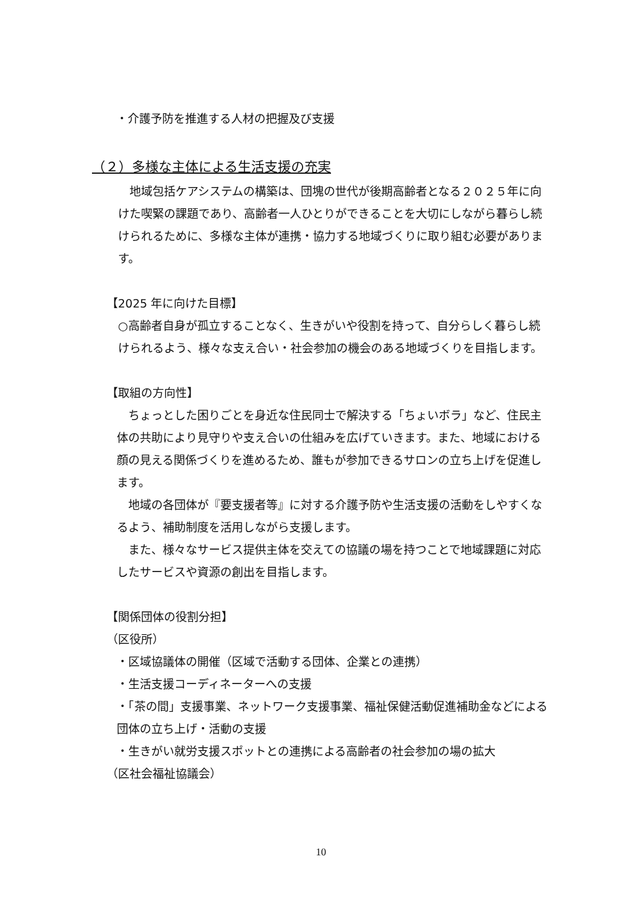・介護予防を推進する人材の把握及び支援
（２）多様な主体による生活支援の充実
　地域包括ケアシステムの構築は、団塊の世代が後期高齢者となる２０２５年に向けた喫緊の課題であり、高齢者一人ひとりができることを大切にしながら暮らし続けられるために、多様な主体が連携・協力する地域づくりに取り組む必要があります。
【2025 年に向けた目標】
○高齢者自身が孤立することなく、生きがいや役割を持って、自分らしく暮らし続けられるよう、様々な支え合い・社会参加の機会のある地域づくりを目指します。
【取組の方向性】
　ちょっとした困りごとを身近な住民同士で解決する「ちょいボラ」など、住民主体の共助により見守りや支え合いの仕組みを広げていきます。また、地域における顔の見える関係づくりを進めるため、誰もが参加できるサロンの立ち上げを促進します。
　地域の各団体が『要支援者等』に対する介護予防や生活支援の活動をしやすくなるよう、補助制度を活用しながら支援します。
　また、様々なサービス提供主体を交えての協議の場を持つことで地域課題に対応したサービスや資源の創出を目指します。
【関係団体の役割分担】
（区役所）
・区域協議体の開催（区域で活動する団体、企業との連携）
・生活支援コーディネーターへの支援
・「茶の間」支援事業、ネットワーク支援事業、福祉保健活動促進補助金などによる団体の立ち上げ・活動の支援
・生きがい就労支援スポットとの連携による高齢者の社会参加の場の拡大
（区社会福祉協議会）
10